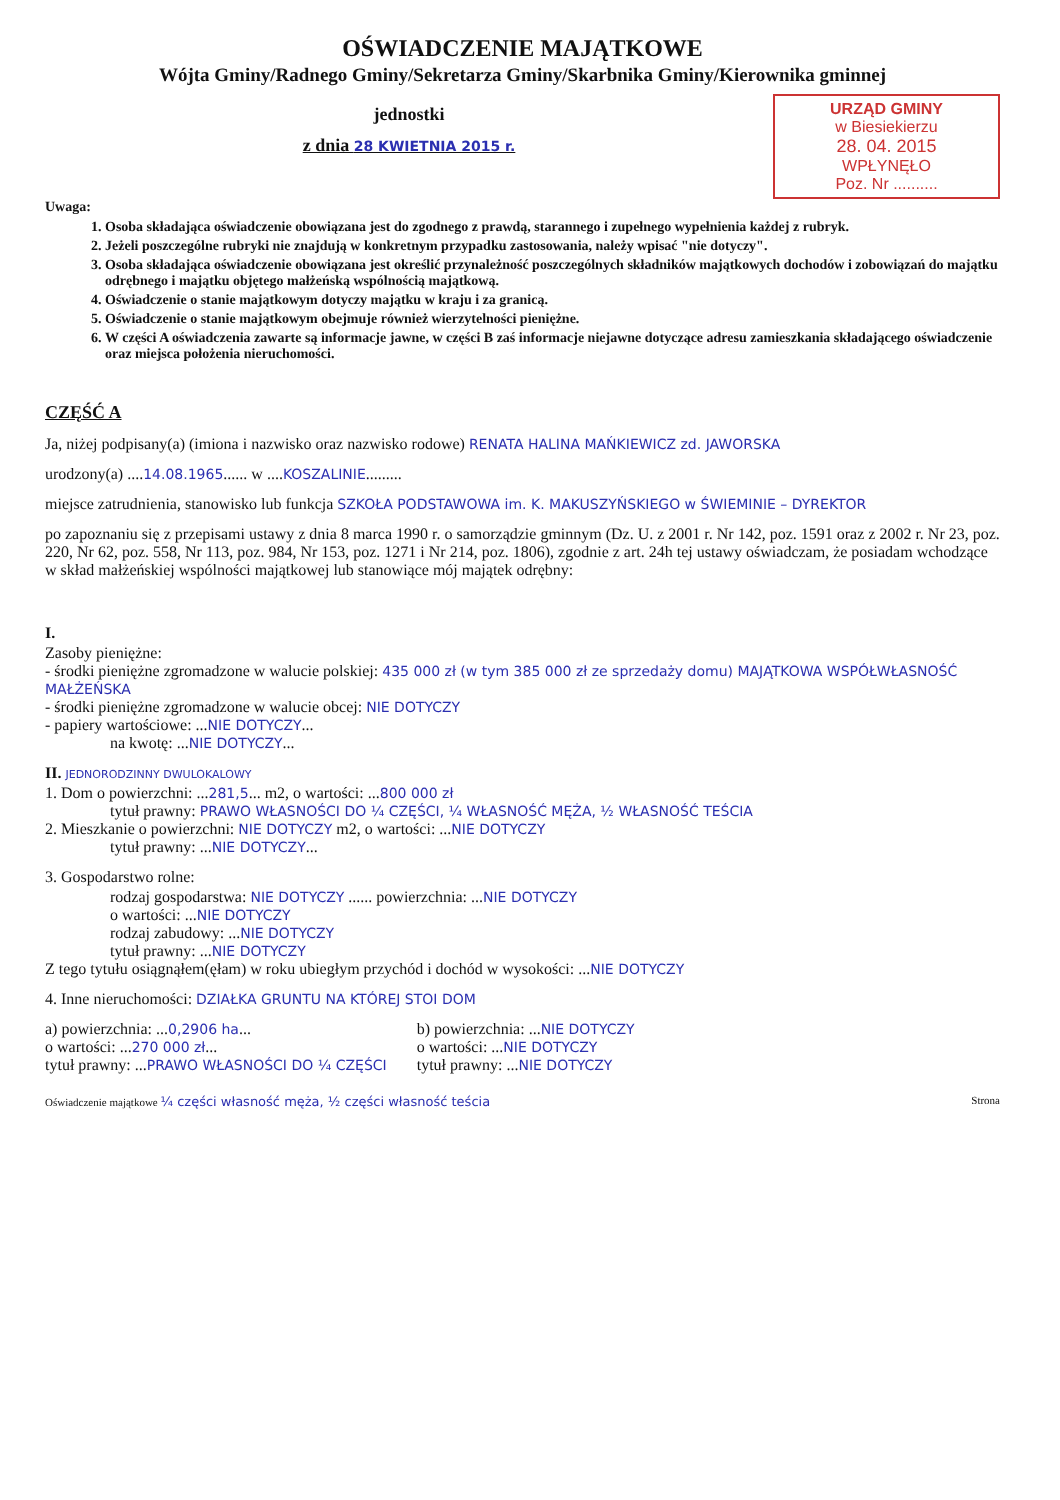OŚWIADCZENIE MAJĄTKOWE
Wójta Gminy/Radnego Gminy/Sekretarza Gminy/Skarbnika Gminy/Kierownika gminnej
URZĄD GMINY
w Biesiekierzu
28. 04. 2015
WPŁYNĘŁO
Poz. Nr ..........
jednostki
z dnia 28 KWIETNIA 2015 r.
Uwaga:
1. Osoba składająca oświadczenie obowiązana jest do zgodnego z prawdą, starannego i zupełnego wypełnienia każdej z rubryk.
2. Jeżeli poszczególne rubryki nie znajdują w konkretnym przypadku zastosowania, należy wpisać "nie dotyczy".
3. Osoba składająca oświadczenie obowiązana jest określić przynależność poszczególnych składników majątkowych dochodów i zobowiązań do majątku odrębnego i majątku objętego małżeńską wspólnością majątkową.
4. Oświadczenie o stanie majątkowym dotyczy majątku w kraju i za granicą.
5. Oświadczenie o stanie majątkowym obejmuje również wierzytelności pieniężne.
6. W części A oświadczenia zawarte są informacje jawne, w części B zaś informacje niejawne dotyczące adresu zamieszkania składającego oświadczenie oraz miejsca położenia nieruchomości.
CZĘŚĆ A
Ja, niżej podpisany(a) (imiona i nazwisko oraz nazwisko rodowe) RENATA HALINA MAŃKIEWICZ zd. JAWORSKA
urodzony(a) ....14.08.1965...... w ....KOSZALINIE.........
miejsce zatrudnienia, stanowisko lub funkcja SZKOŁA PODSTAWOWA im. K. MAKUSZYŃSKIEGO w ŚWIEMINIE – DYREKTOR
po zapoznaniu się z przepisami ustawy z dnia 8 marca 1990 r. o samorządzie gminnym (Dz. U. z 2001 r. Nr 142, poz. 1591 oraz z 2002 r. Nr 23, poz. 220, Nr 62, poz. 558, Nr 113, poz. 984, Nr 153, poz. 1271 i Nr 214, poz. 1806), zgodnie z art. 24h tej ustawy oświadczam, że posiadam wchodzące w skład małżeńskiej wspólności majątkowej lub stanowiące mój majątek odrębny:
I.
Zasoby pieniężne:
- środki pieniężne zgromadzone w walucie polskiej: 435 000 zł (w tym 385 000 zł ze sprzedaży domu) MAJĄTKOWA WSPÓŁWŁASNOŚĆ MAŁŻEŃSKA
- środki pieniężne zgromadzone w walucie obcej: NIE DOTYCZY
- papiery wartościowe: ...NIE DOTYCZY...
na kwotę: ...NIE DOTYCZY...
II. JEDNORODZINNY DWULOKALOWY
1. Dom o powierzchni: ...281,5... m2, o wartości: ...800 000 zł
tytuł prawny: PRAWO WŁASNOŚCI DO ¼ CZĘŚCI, ¼ WŁASNOŚĆ MĘŻA, ½ WŁASNOŚĆ TEŚCIA
2. Mieszkanie o powierzchni: NIE DOTYCZY m2, o wartości: ...NIE DOTYCZY
tytuł prawny: ...NIE DOTYCZY...
3. Gospodarstwo rolne:
rodzaj gospodarstwa: NIE DOTYCZY ...... powierzchnia: ...NIE DOTYCZY
o wartości: ...NIE DOTYCZY
rodzaj zabudowy: ...NIE DOTYCZY
tytuł prawny: ...NIE DOTYCZY
Z tego tytułu osiągnąłem(ęłam) w roku ubiegłym przychód i dochód w wysokości: ...NIE DOTYCZY
4. Inne nieruchomości: DZIAŁKA GRUNTU NA KTÓREJ STOI DOM
a) powierzchnia: ...0,2906 ha...
o wartości: ...270 000 zł...
tytuł prawny: ...PRAWO WŁASNOŚCI DO ¼ CZĘŚCI
b) powierzchnia: ...NIE DOTYCZY
o wartości: ...NIE DOTYCZY
tytuł prawny: ...NIE DOTYCZY
Oświadczenie majątkowe ¼ części własność męża, ½ części własność teścia Strona